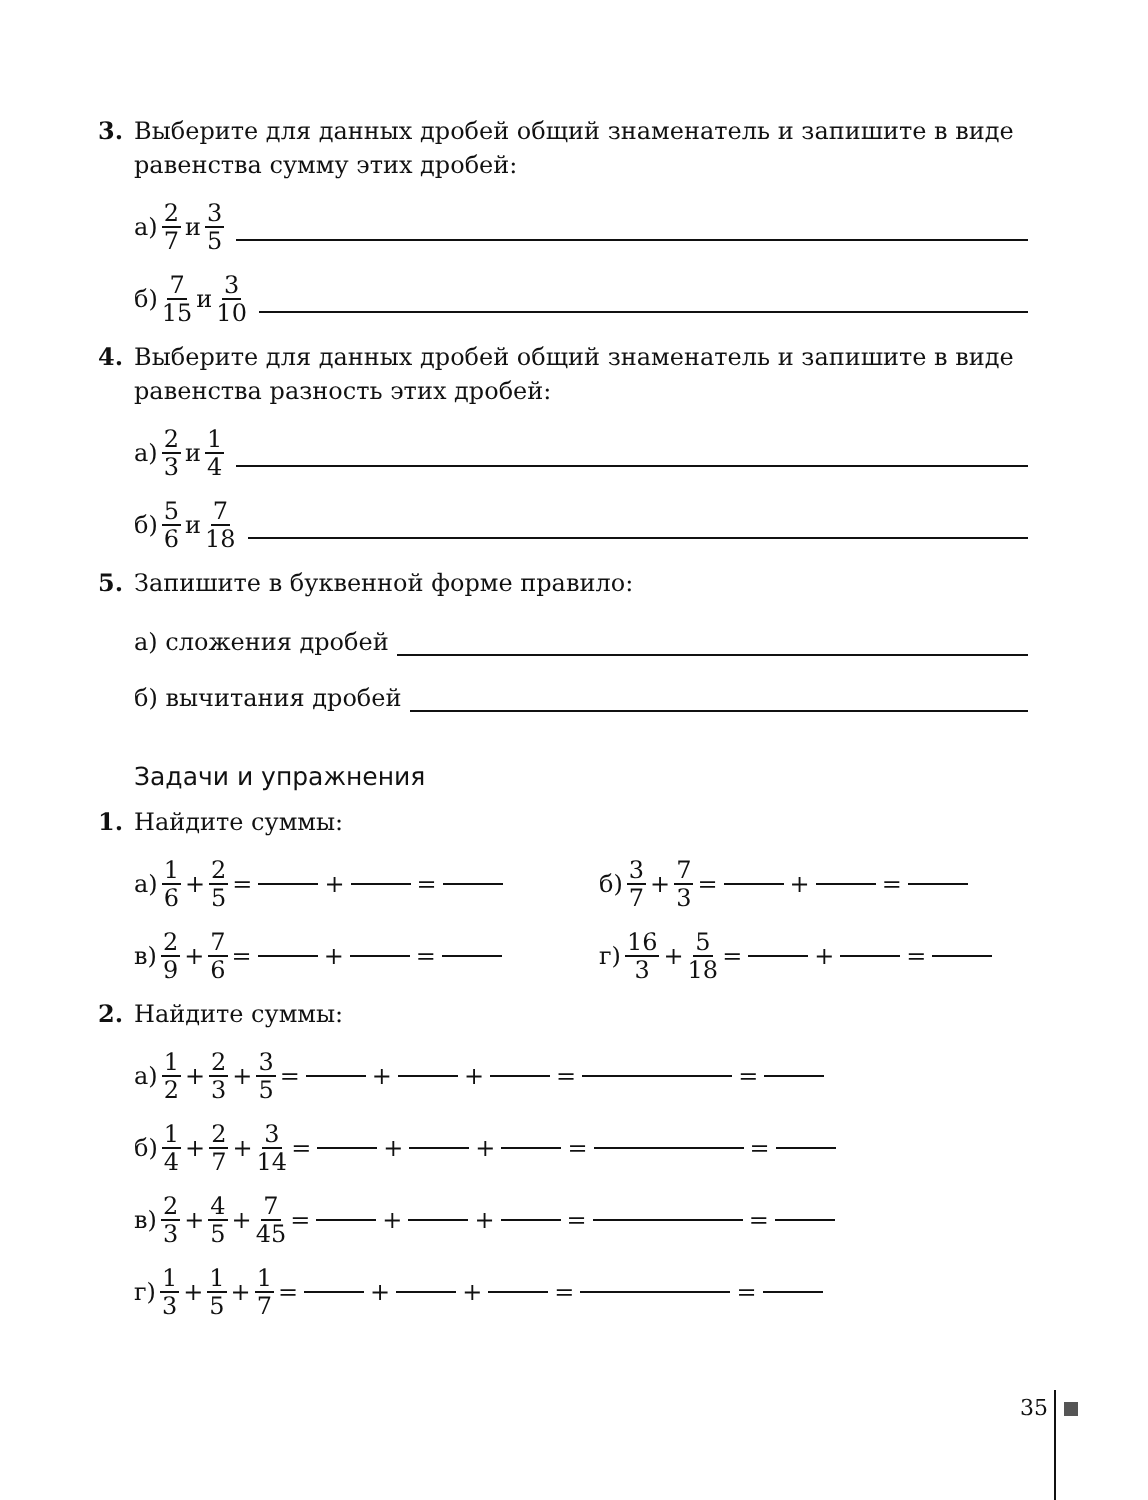3. Выберите для данных дробей общий знаменатель и запишите в виде равенства сумму этих дробей:
а) 2 7 и 3 5
б) 7 15 и 3 10
4. Выберите для данных дробей общий знаменатель и запишите в виде равенства разность этих дробей:
а) 2 3 и 1 4
б) 5 6 и 7 18
5. Запишите в буквенной форме правило:
а) сложения дробей
б) вычитания дробей
Задачи и упражнения
1. Найдите суммы:
а) 1 6 + 2 5 = + = б) 3 7 + 7 3 = + =
в) 2 9 + 7 6 = + = г) 16 3 + 5 18 = + =
2. Найдите суммы:
а) 1 2 + 2 3 + 3 5 = + + = =
б) 1 4 + 2 7 + 3 14 = + + = =
в) 2 3 + 4 5 + 7 45 = + + = =
г) 1 3 + 1 5 + 1 7 = + + = =
35